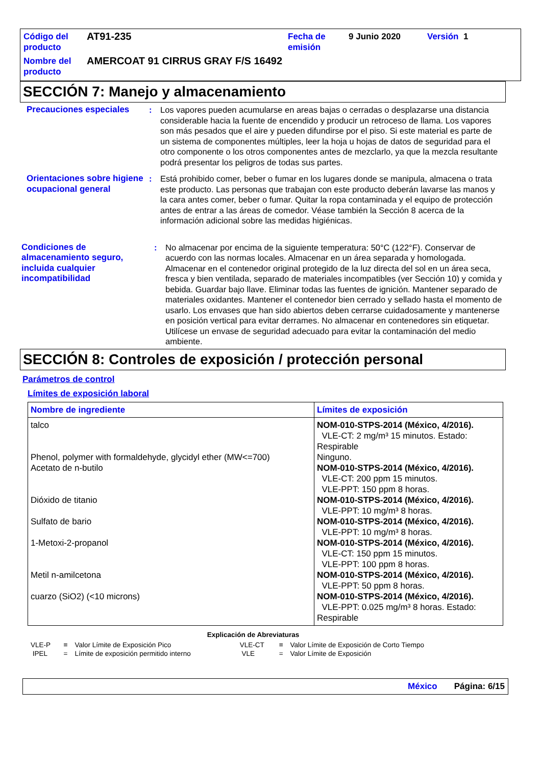| Código del producto | AT91-235 | Fecha de emisión | 9 Junio 2020 | Versión 1 |
| Nombre del producto | AMERCOAT 91 CIRRUS GRAY F/S 16492 | | | |
SECCIÓN 7: Manejo y almacenamiento
Precauciones especiales : Los vapores pueden acumularse en areas bajas o cerradas o desplazarse una distancia considerable hacia la fuente de encendido y producir un retroceso de llama. Los vapores son más pesados que el aire y pueden difundirse por el piso. Si este material es parte de un sistema de componentes múltiples, leer la hoja u hojas de datos de seguridad para el otro componente o los otros componentes antes de mezclarlo, ya que la mezcla resultante podrá presentar los peligros de todas sus partes.
Orientaciones sobre higiene ocupacional general
: Está prohibido comer, beber o fumar en los lugares donde se manipula, almacena o trata este producto. Las personas que trabajan con este producto deberán lavarse las manos y la cara antes comer, beber o fumar. Quitar la ropa contaminada y el equipo de protección antes de entrar a las áreas de comedor. Véase también la Sección 8 acerca de la información adicional sobre las medidas higiénicas.
Condiciones de almacenamiento seguro, incluida cualquier incompatibilidad
: No almacenar por encima de la siguiente temperatura: 50°C (122°F). Conservar de acuerdo con las normas locales. Almacenar en un área separada y homologada. Almacenar en el contenedor original protegido de la luz directa del sol en un área seca, fresca y bien ventilada, separado de materiales incompatibles (ver Sección 10) y comida y bebida. Guardar bajo llave. Eliminar todas las fuentes de ignición. Mantener separado de materiales oxidantes. Mantener el contenedor bien cerrado y sellado hasta el momento de usarlo. Los envases que han sido abiertos deben cerrarse cuidadosamente y mantenerse en posición vertical para evitar derrames. No almacenar en contenedores sin etiquetar. Utilícese un envase de seguridad adecuado para evitar la contaminación del medio ambiente.
SECCIÓN 8: Controles de exposición / protección personal
Parámetros de control
Límites de exposición laboral
| Nombre de ingrediente | Límites de exposición |
| --- | --- |
| talco Phenol, polymer with formaldehyde, glycidyl ether (MW<=700) Acetato de n-butilo Dióxido de titanio Sulfato de bario 1-Metoxi-2-propanol Metil n-amilcetona cuarzo (SiO2) (<10 microns) | NOM-010-STPS-2014 (México, 4/2016). VLE-CT: 2 mg/m³ 15 minutos. Estado: Respirable Ninguno. NOM-010-STPS-2014 (México, 4/2016). VLE-CT: 200 ppm 15 minutos. VLE-PPT: 150 ppm 8 horas. NOM-010-STPS-2014 (México, 4/2016). VLE-PPT: 10 mg/m³ 8 horas. NOM-010-STPS-2014 (México, 4/2016). VLE-PPT: 10 mg/m³ 8 horas. NOM-010-STPS-2014 (México, 4/2016). VLE-CT: 150 ppm 15 minutos. VLE-PPT: 100 ppm 8 horas. NOM-010-STPS-2014 (México, 4/2016). VLE-PPT: 50 ppm 8 horas. NOM-010-STPS-2014 (México, 4/2016). VLE-PPT: 0.025 mg/m³ 8 horas. Estado: Respirable |
Explicación de Abreviaturas
| VLE-P | = | Valor Límite de Exposición Pico | VLE-CT | = | Valor Límite de Exposición de Corto Tiempo |
| IPEL | = | Límite de exposición permitido interno | VLE | = | Valor Límite de Exposición |
México Página: 6/15